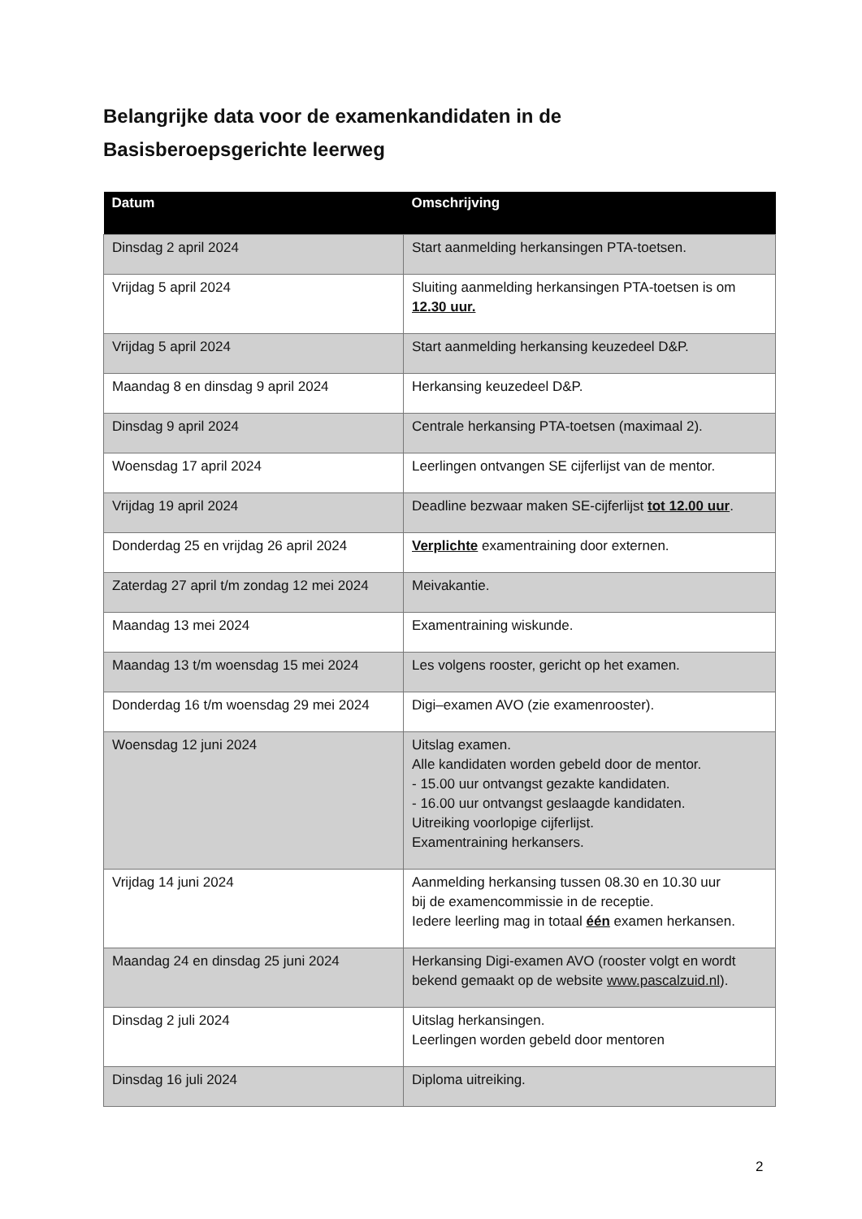Belangrijke data voor de examenkandidaten in de
Basisberoepsgerichte leerweg
| Datum | Omschrijving |
| --- | --- |
| Dinsdag 2 april 2024 | Start aanmelding herkansingen PTA-toetsen. |
| Vrijdag 5 april 2024 | Sluiting aanmelding herkansingen PTA-toetsen is om 12.30 uur. |
| Vrijdag 5 april 2024 | Start aanmelding herkansing keuzedeel D&P. |
| Maandag 8 en dinsdag 9 april 2024 | Herkansing keuzedeel D&P. |
| Dinsdag 9 april 2024 | Centrale herkansing PTA-toetsen (maximaal 2). |
| Woensdag 17 april 2024 | Leerlingen ontvangen SE cijferlijst van de mentor. |
| Vrijdag 19 april 2024 | Deadline bezwaar maken SE-cijferlijst tot 12.00 uur . |
| Donderdag 25 en vrijdag 26 april 2024 | Verplichte examentraining door externen. |
| Zaterdag 27 april t/m zondag 12 mei 2024 | Meivakantie. |
| Maandag 13 mei 2024 | Examentraining wiskunde. |
| Maandag 13 t/m woensdag 15 mei 2024 | Les volgens rooster, gericht op het examen. |
| Donderdag 16 t/m woensdag 29 mei 2024 | Digi–examen AVO (zie examenrooster). |
| Woensdag 12 juni 2024 | Uitslag examen. Alle kandidaten worden gebeld door de mentor. - 15.00 uur ontvangst gezakte kandidaten. - 16.00 uur ontvangst geslaagde kandidaten. Uitreiking voorlopige cijferlijst. Examentraining herkansers. |
| Vrijdag 14 juni 2024 | Aanmelding herkansing tussen 08.30 en 10.30 uur bij de examencommissie in de receptie. Iedere leerling mag in totaal één examen herkansen. |
| Maandag 24 en dinsdag 25 juni 2024 | Herkansing Digi-examen AVO (rooster volgt en wordt bekend gemaakt op de website www.pascalzuid.nl ). |
| Dinsdag 2 juli 2024 | Uitslag herkansingen. Leerlingen worden gebeld door mentoren |
| Dinsdag 16 juli 2024 | Diploma uitreiking. |
2